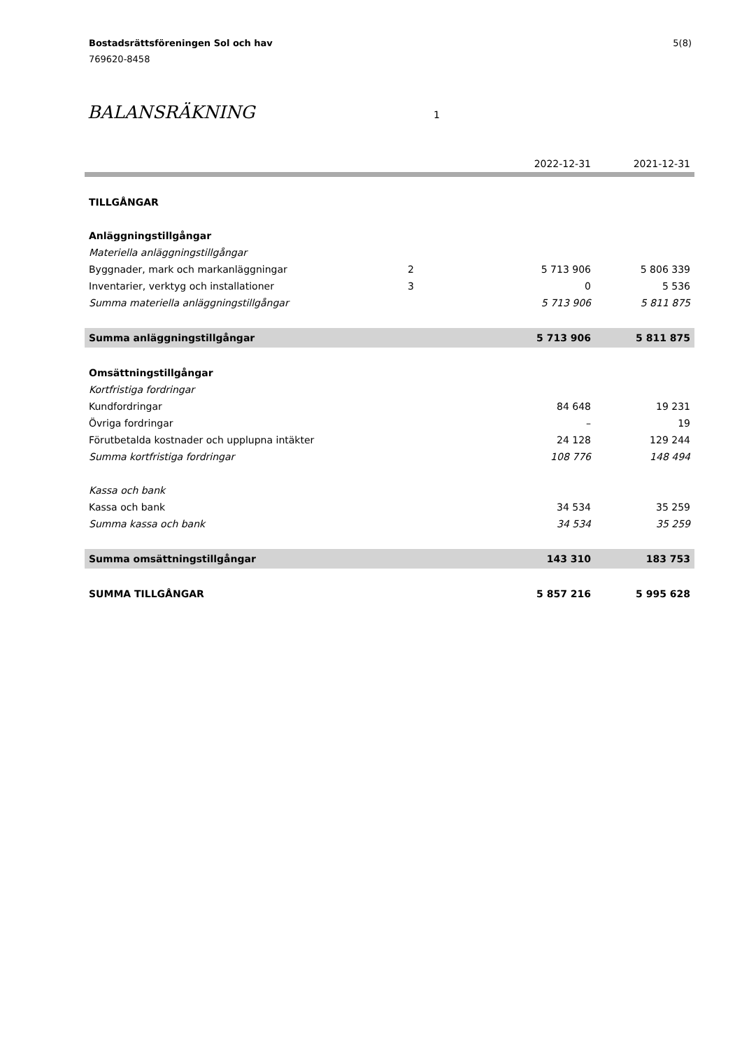5(8) Bostadsrättsföreningen Sol och hav
769620-8458
BALANSRÄKNING 1
| | | 2022-12-31 | 2021-12-31 |
| --- | --- | --- | --- |
| TILLGÅNGAR | | | |
| Anläggningstillgångar | | | |
| Materiella anläggningstillgångar | | | |
| Byggnader, mark och markanläggningar | 2 | 5 713 906 | 5 806 339 |
| Inventarier, verktyg och installationer | 3 | 0 | 5 536 |
| Summa materiella anläggningstillgångar | | 5 713 906 | 5 811 875 |
| Summa anläggningstillgångar | | 5 713 906 | 5 811 875 |
| Omsättningstillgångar | | | |
| Kortfristiga fordringar | | | |
| Kundfordringar | | 84 648 | 19 231 |
| Övriga fordringar | | – | 19 |
| Förutbetalda kostnader och upplupna intäkter | | 24 128 | 129 244 |
| Summa kortfristiga fordringar | | 108 776 | 148 494 |
| Kassa och bank | | | |
| Kassa och bank | | 34 534 | 35 259 |
| Summa kassa och bank | | 34 534 | 35 259 |
| Summa omsättningstillgångar | | 143 310 | 183 753 |
| SUMMA TILLGÅNGAR | | 5 857 216 | 5 995 628 |